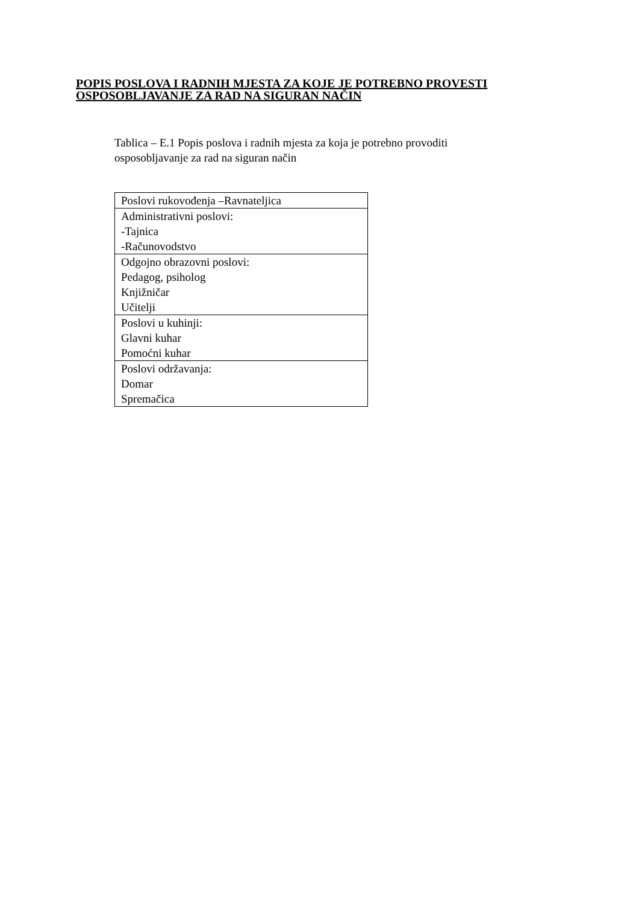POPIS POSLOVA I RADNIH MJESTA ZA KOJE JE POTREBNO PROVESTI
OSPOSOBLJAVANJE ZA RAD NA SIGURAN NAČIN
Tablica – E.1 Popis poslova i radnih mjesta za koja je potrebno provoditi
osposobljavanje za rad na siguran način
| Poslovi rukovođenja –Ravnateljica |
| Administrativni poslovi: -Tajnica -Računovodstvo |
| Odgojno obrazovni poslovi: Pedagog, psiholog Knjižničar Učitelji |
| Poslovi u kuhinji: Glavni kuhar Pomoćni kuhar |
| Poslovi održavanja: Domar Spremačica |